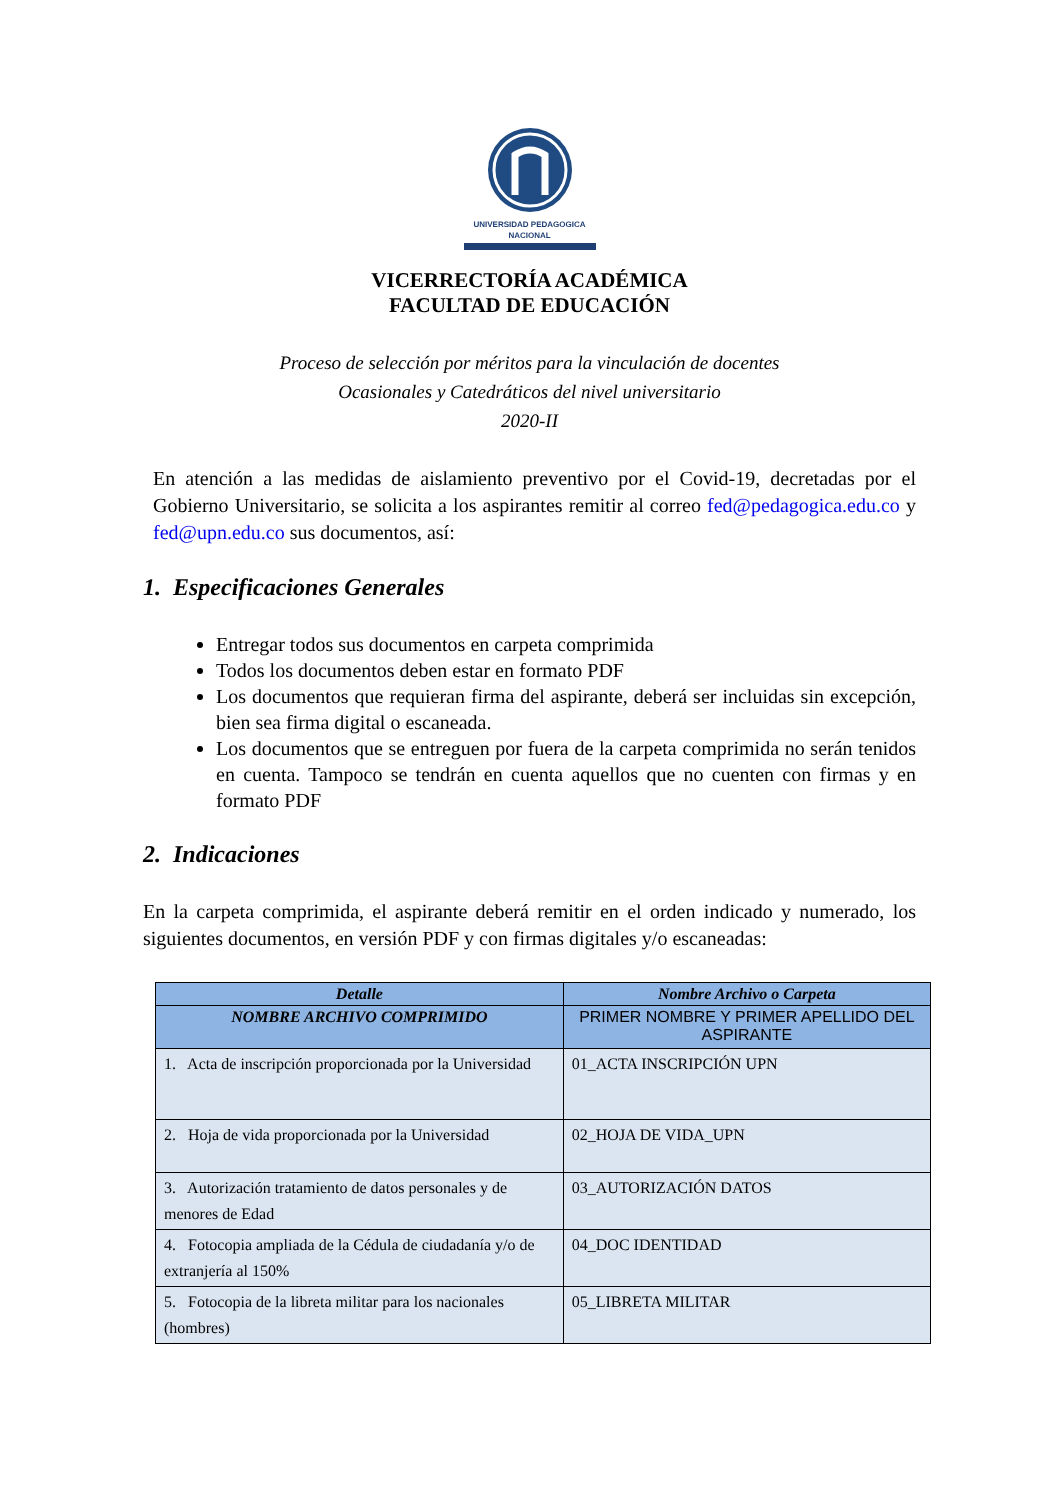UNIVERSIDAD PEDAGOGICA
NACIONAL
VICERRECTORÍA ACADÉMICA
FACULTAD DE EDUCACIÓN
Proceso de selección por méritos para la vinculación de docentes
Ocasionales y Catedráticos del nivel universitario
2020-II
En atención a las medidas de aislamiento preventivo por el Covid-19, decretadas por el Gobierno Universitario, se solicita a los aspirantes remitir al correo fed@pedagogica.edu.co y fed@upn.edu.co sus documentos, así:
1. Especificaciones Generales
Entregar todos sus documentos en carpeta comprimida
Todos los documentos deben estar en formato PDF
Los documentos que requieran firma del aspirante, deberá ser incluidas sin excepción, bien sea firma digital o escaneada.
Los documentos que se entreguen por fuera de la carpeta comprimida no serán tenidos en cuenta. Tampoco se tendrán en cuenta aquellos que no cuenten con firmas y en formato PDF
2. Indicaciones
En la carpeta comprimida, el aspirante deberá remitir en el orden indicado y numerado, los siguientes documentos, en versión PDF y con firmas digitales y/o escaneadas:
| Detalle | Nombre Archivo o Carpeta |
| --- | --- |
| NOMBRE ARCHIVO COMPRIMIDO | PRIMER NOMBRE Y PRIMER APELLIDO DEL ASPIRANTE |
| 1. Acta de inscripción proporcionada por la Universidad | 01_ACTA INSCRIPCIÓN UPN |
| 2. Hoja de vida proporcionada por la Universidad | 02_HOJA DE VIDA_UPN |
| 3. Autorización tratamiento de datos personales y de menores de Edad | 03_AUTORIZACIÓN DATOS |
| 4. Fotocopia ampliada de la Cédula de ciudadanía y/o de extranjería al 150% | 04_DOC IDENTIDAD |
| 5. Fotocopia de la libreta militar para los nacionales (hombres) | 05_LIBRETA MILITAR |